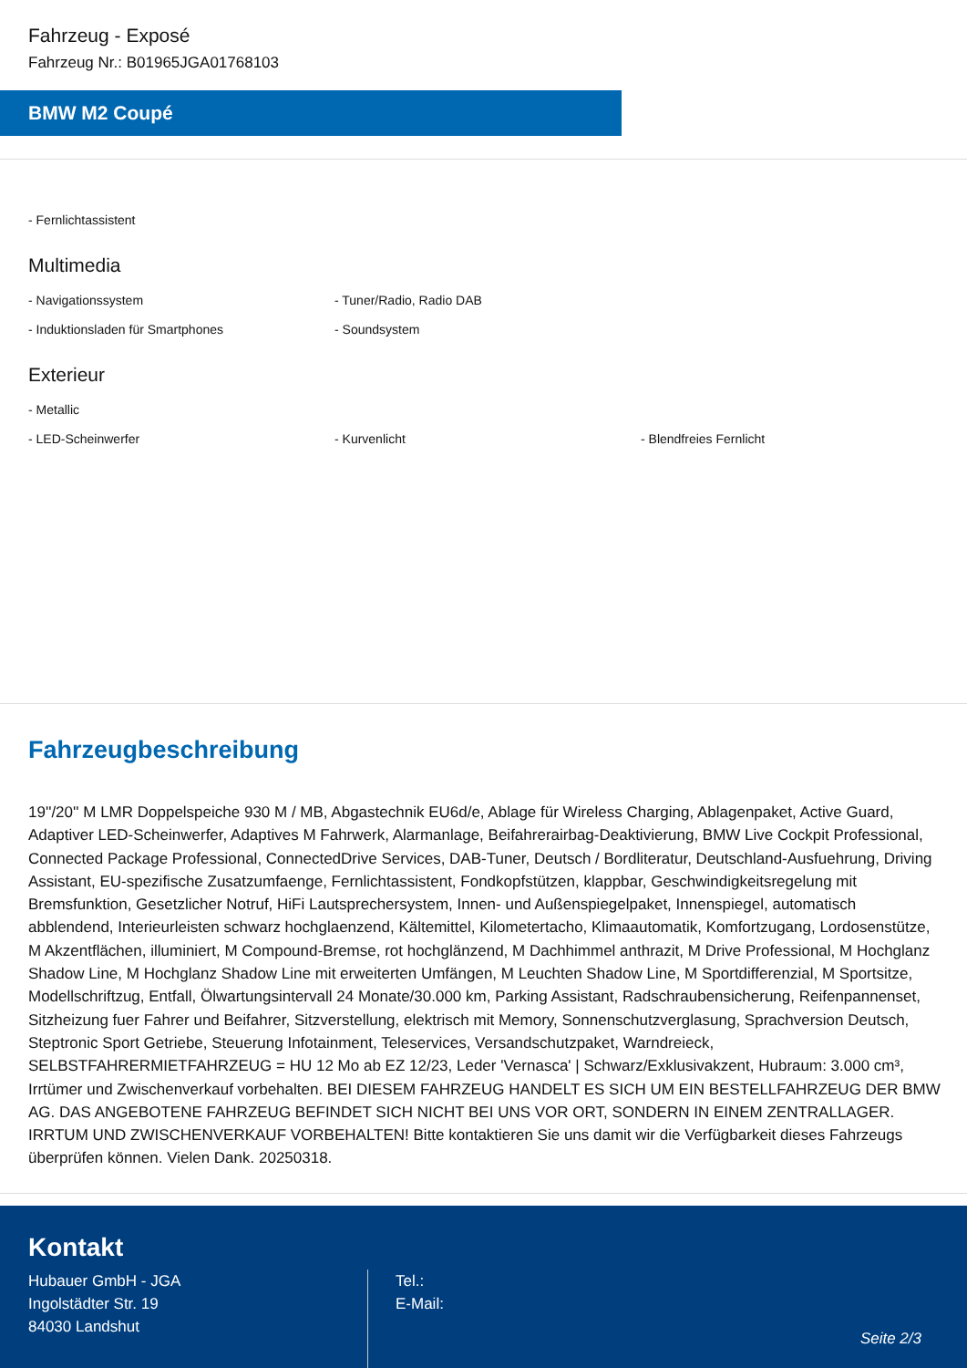Fahrzeug - Exposé
Fahrzeug Nr.: B01965JGA01768103
BMW M2 Coupé
- Fernlichtassistent
Multimedia
- Navigationssystem - Tuner/Radio, Radio DAB
- Induktionsladen für Smartphones - Soundsystem
Exterieur
- Metallic
- LED-Scheinwerfer - Kurvenlicht - Blendfreies Fernlicht
Fahrzeugbeschreibung
19''/20'' M LMR Doppelspeiche 930 M / MB, Abgastechnik EU6d/e, Ablage für Wireless Charging, Ablagenpaket, Active Guard, Adaptiver LED-Scheinwerfer, Adaptives M Fahrwerk, Alarmanlage, Beifahrerairbag-Deaktivierung, BMW Live Cockpit Professional, Connected Package Professional, ConnectedDrive Services, DAB-Tuner, Deutsch / Bordliteratur, Deutschland-Ausfuehrung, Driving Assistant, EU-spezifische Zusatzumfaenge, Fernlichtassistent, Fondkopfstützen, klappbar, Geschwindigkeitsregelung mit Bremsfunktion, Gesetzlicher Notruf, HiFi Lautsprechersystem, Innen- und Außenspiegelpaket, Innenspiegel, automatisch abblendend, Interieurleisten schwarz hochglaenzend, Kältemittel, Kilometertacho, Klimaautomatik, Komfortzugang, Lordosenstütze, M Akzentflächen, illuminiert, M Compound-Bremse, rot hochglänzend, M Dachhimmel anthrazit, M Drive Professional, M Hochglanz Shadow Line, M Hochglanz Shadow Line mit erweiterten Umfängen, M Leuchten Shadow Line, M Sportdifferenzial, M Sportsitze, Modellschriftzug, Entfall, Ölwartungsintervall 24 Monate/30.000 km, Parking Assistant, Radschraubensicherung, Reifenpannenset, Sitzheizung fuer Fahrer und Beifahrer, Sitzverstellung, elektrisch mit Memory, Sonnenschutzverglasung, Sprachversion Deutsch, Steptronic Sport Getriebe, Steuerung Infotainment, Teleservices, Versandschutzpaket, Warndreieck, SELBSTFAHRERMIETFAHRZEUG = HU 12 Mo ab EZ 12/23, Leder 'Vernasca' | Schwarz/Exklusivakzent, Hubraum: 3.000 cm³, Irrtümer und Zwischenverkauf vorbehalten. BEI DIESEM FAHRZEUG HANDELT ES SICH UM EIN BESTELLFAHRZEUG DER BMW AG. DAS ANGEBOTENE FAHRZEUG BEFINDET SICH NICHT BEI UNS VOR ORT, SONDERN IN EINEM ZENTRALLAGER. IRRTUM UND ZWISCHENVERKAUF VORBEHALTEN! Bitte kontaktieren Sie uns damit wir die Verfügbarkeit dieses Fahrzeugs überprüfen können. Vielen Dank. 20250318.
Kontakt
Hubauer GmbH - JGA
Ingolstädter Str. 19
84030 Landshut
Tel.:
E-Mail:
Seite 2/3